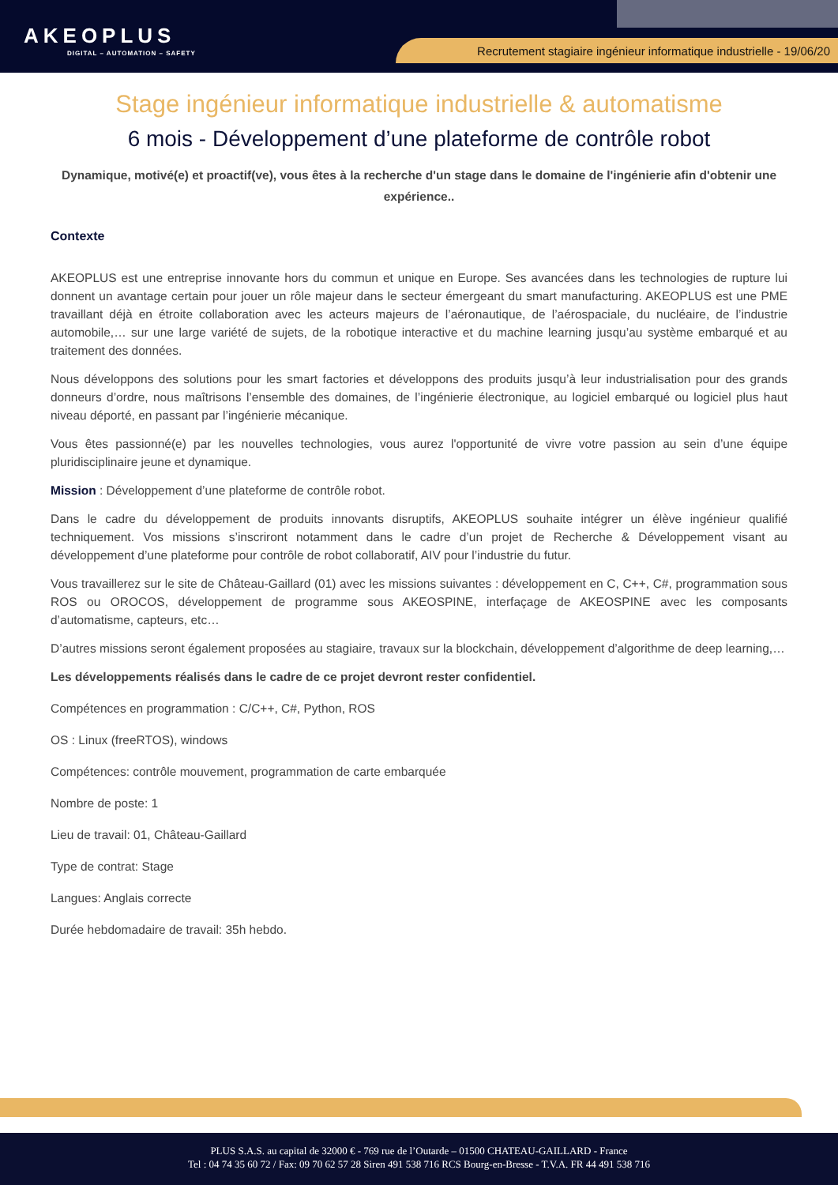AKEOPLUS
DIGITAL – AUTOMATION – SAFETY
Recrutement stagiaire ingénieur informatique industrielle - 19/06/20
Stage ingénieur informatique industrielle & automatisme
6 mois - Développement d’une plateforme de contrôle robot
Dynamique, motivé(e) et proactif(ve), vous êtes à la recherche d'un stage dans le domaine de l'ingénierie afin d'obtenir une expérience..
Contexte
AKEOPLUS est une entreprise innovante hors du commun et unique en Europe. Ses avancées dans les technologies de rupture lui donnent un avantage certain pour jouer un rôle majeur dans le secteur émergeant du smart manufacturing. AKEOPLUS est une PME travaillant déjà en étroite collaboration avec les acteurs majeurs de l’aéronautique, de l’aérospaciale, du nucléaire, de l’industrie automobile,… sur une large variété de sujets, de la robotique interactive et du machine learning jusqu’au système embarqué et au traitement des données.
Nous développons des solutions pour les smart factories et développons des produits jusqu’à leur industrialisation pour des grands donneurs d’ordre, nous maîtrisons l’ensemble des domaines, de l’ingénierie électronique, au logiciel embarqué ou logiciel plus haut niveau déporté, en passant par l’ingénierie mécanique.
Vous êtes passionné(e) par les nouvelles technologies, vous aurez l'opportunité de vivre votre passion au sein d’une équipe pluridisciplinaire jeune et dynamique.
Mission : Développement d’une plateforme de contrôle robot.
Dans le cadre du développement de produits innovants disruptifs, AKEOPLUS souhaite intégrer un élève ingénieur qualifié techniquement. Vos missions s’inscriront notamment dans le cadre d’un projet de Recherche & Développement visant au développement d’une plateforme pour contrôle de robot collaboratif, AIV pour l’industrie du futur.
Vous travaillerez sur le site de Château-Gaillard (01) avec les missions suivantes : développement en C, C++, C#, programmation sous ROS ou OROCOS, développement de programme sous AKEOSPINE, interfaçage de AKEOSPINE avec les composants d’automatisme, capteurs, etc…
D’autres missions seront également proposées au stagiaire, travaux sur la blockchain, développement d’algorithme de deep learning,…
Les développements réalisés dans le cadre de ce projet devront rester confidentiel.
Compétences en programmation : C/C++, C#, Python, ROS
OS : Linux (freeRTOS), windows
Compétences: contrôle mouvement, programmation de carte embarquée
Nombre de poste: 1
Lieu de travail: 01, Château-Gaillard
Type de contrat: Stage
Langues: Anglais correcte
Durée hebdomadaire de travail: 35h hebdo.
PLUS S.A.S. au capital de 32000 € - 769 rue de l’Outarde – 01500 CHATEAU-GAILLARD - France
Tel : 04 74 35 60 72 / Fax: 09 70 62 57 28 Siren 491 538 716 RCS Bourg-en-Bresse - T.V.A. FR 44 491 538 716